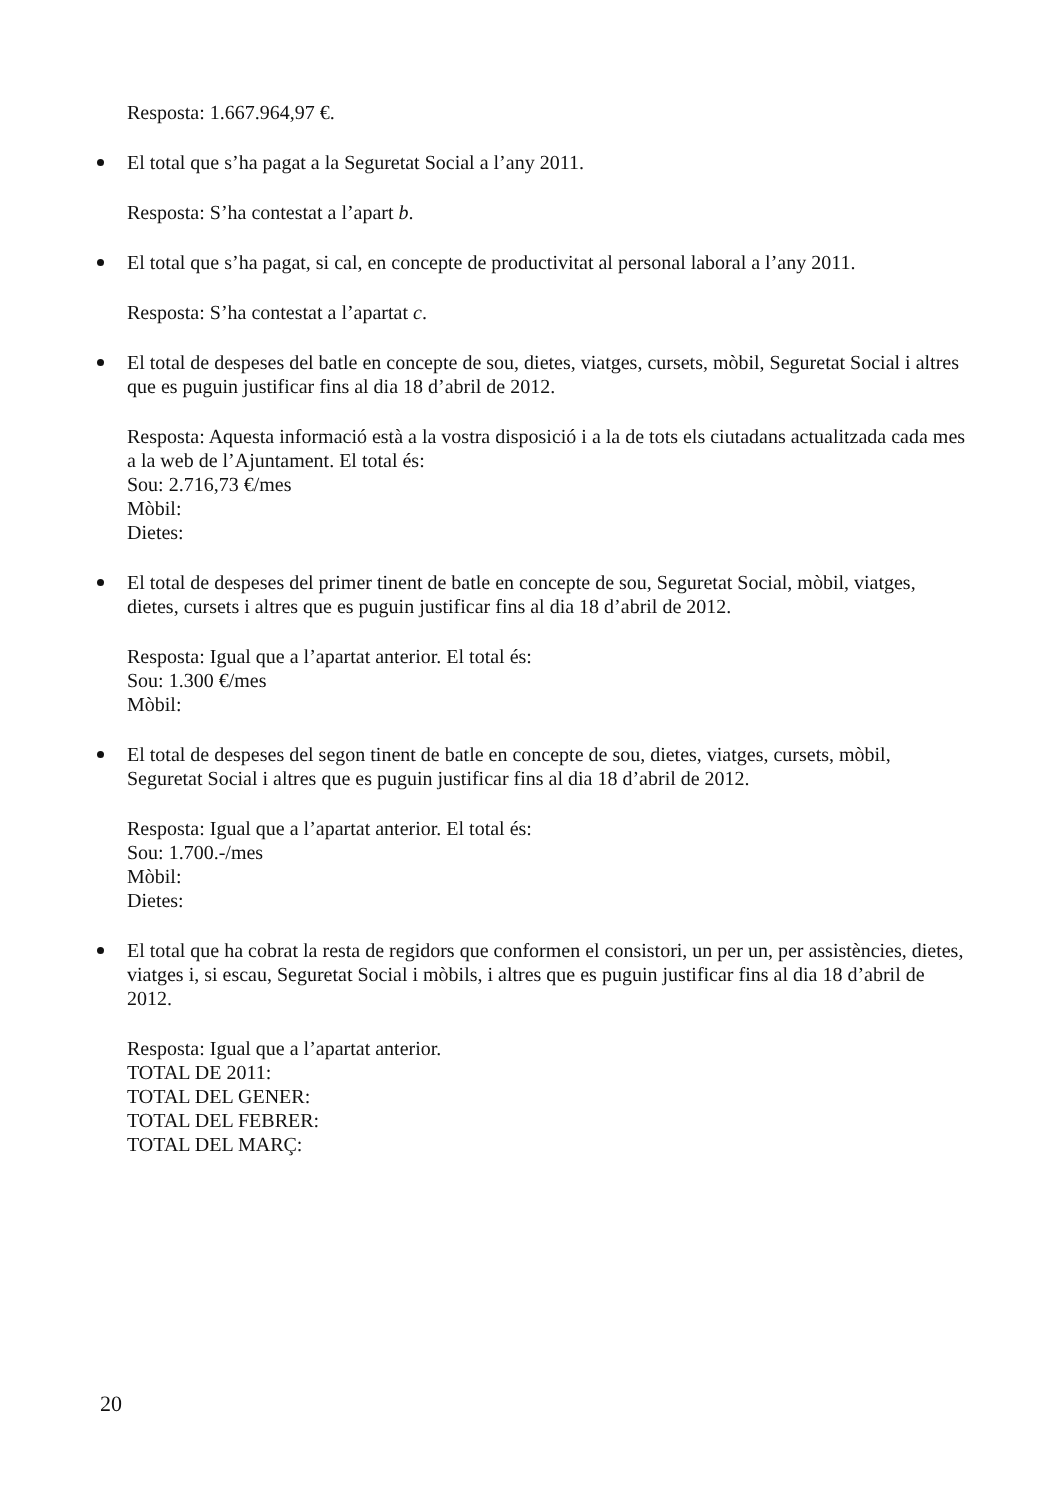Resposta: 1.667.964,97 €.
El total que s’ha pagat a la Seguretat Social a l’any 2011.
Resposta: S’ha contestat a l’apart b.
El total que s’ha pagat, si cal, en concepte de productivitat al personal laboral a l’any 2011.
Resposta: S’ha contestat a l’apartat c.
El total de despeses del batle en concepte de sou, dietes, viatges, cursets, mòbil, Seguretat Social i altres que es puguin justificar fins al dia 18 d’abril de 2012.
Resposta: Aquesta informació està a la vostra disposició i a la de tots els ciutadans actualitzada cada mes a la web de l’Ajuntament. El total és:
Sou: 2.716,73 €/mes
Mòbil:
Dietes:
El total de despeses del primer tinent de batle en concepte de sou, Seguretat Social, mòbil, viatges, dietes, cursets i altres que es puguin justificar fins al dia 18 d’abril de 2012.
Resposta: Igual que a l’apartat anterior. El total és:
Sou: 1.300 €/mes
Mòbil:
El total de despeses del segon tinent de batle en concepte de sou, dietes, viatges, cursets, mòbil, Seguretat Social i altres que es puguin justificar fins al dia 18 d’abril de 2012.
Resposta: Igual que a l’apartat anterior. El total és:
Sou: 1.700.-/mes
Mòbil:
Dietes:
El total que ha cobrat la resta de regidors que conformen el consistori, un per un, per assistències, dietes, viatges i, si escau, Seguretat Social i mòbils, i altres que es puguin justificar fins al dia 18 d’abril de 2012.
Resposta: Igual que a l’apartat anterior.
TOTAL DE 2011:
TOTAL DEL GENER:
TOTAL DEL FEBRER:
TOTAL DEL MARÇ:
20